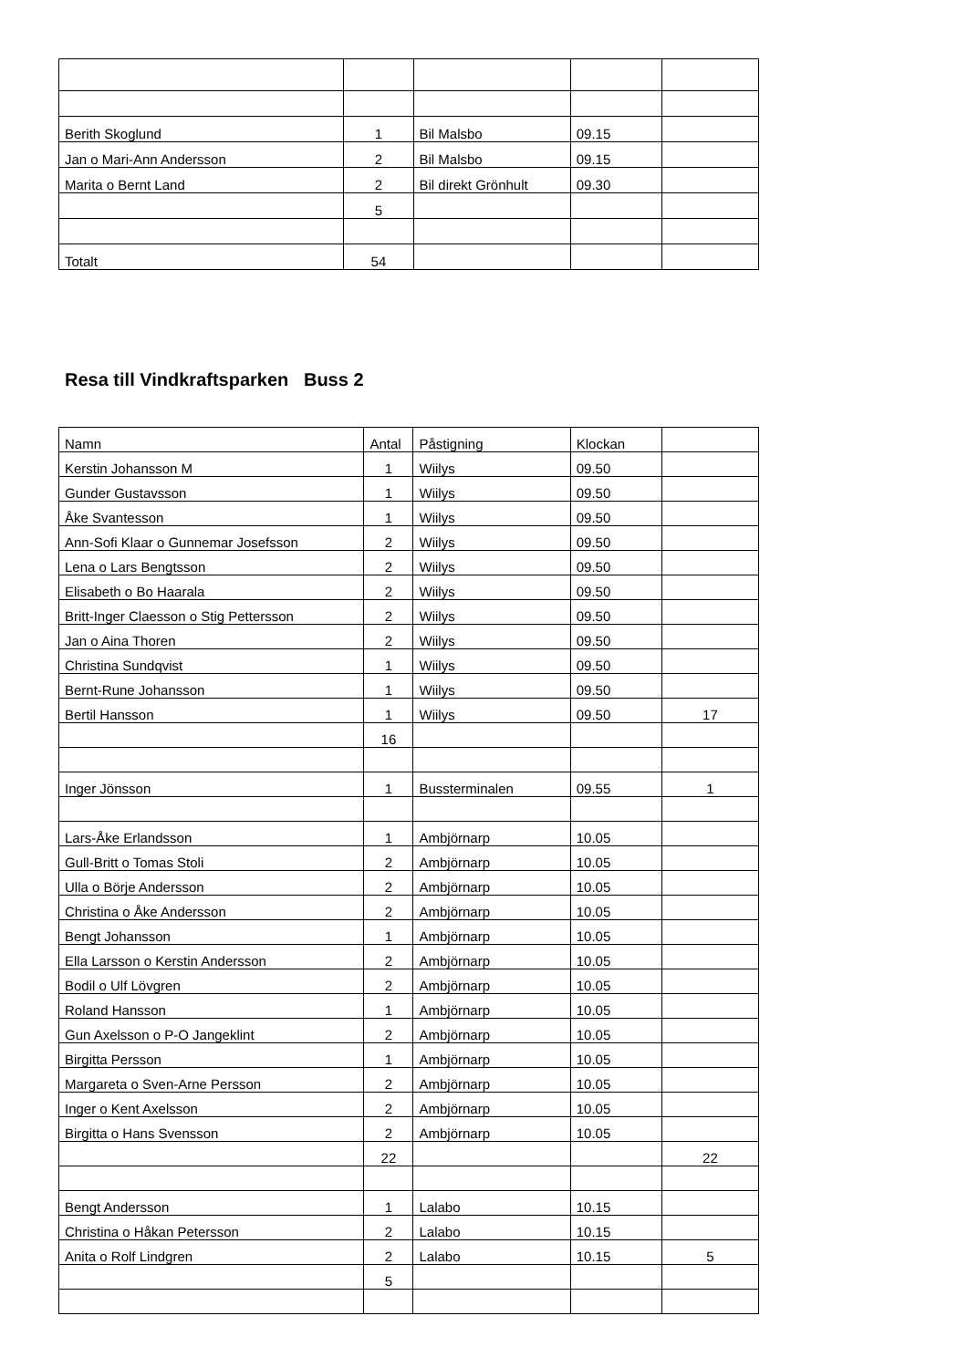| Berith Skoglund | 1 | Bil Malsbo | 09.15 | |
| Jan o Mari-Ann Andersson | 2 | Bil Malsbo | 09.15 | |
| Marita o Bernt Land | 2 | Bil direkt Grönhult | 09.30 | |
| | 5 | | | |
| Totalt | 54 | | | |
Resa till Vindkraftsparken Buss 2
| Namn | Antal | Påstigning | Klockan | |
| Kerstin Johansson M | 1 | Wiilys | 09.50 | |
| Gunder Gustavsson | 1 | Wiilys | 09.50 | |
| Åke Svantesson | 1 | Wiilys | 09.50 | |
| Ann-Sofi Klaar o Gunnemar Josefsson | 2 | Wiilys | 09.50 | |
| Lena o Lars Bengtsson | 2 | Wiilys | 09.50 | |
| Elisabeth o Bo Haarala | 2 | Wiilys | 09.50 | |
| Britt-Inger Claesson o Stig Pettersson | 2 | Wiilys | 09.50 | |
| Jan o Aina Thoren | 2 | Wiilys | 09.50 | |
| Christina Sundqvist | 1 | Wiilys | 09.50 | |
| Bernt-Rune Johansson | 1 | Wiilys | 09.50 | |
| Bertil Hansson | 1 | Wiilys | 09.50 | 17 |
| | 16 | | | |
| Inger Jönsson | 1 | Bussterminalen | 09.55 | 1 |
| Lars-Åke Erlandsson | 1 | Ambjörnarp | 10.05 | |
| Gull-Britt o Tomas Stoli | 2 | Ambjörnarp | 10.05 | |
| Ulla o Börje Andersson | 2 | Ambjörnarp | 10.05 | |
| Christina o Åke Andersson | 2 | Ambjörnarp | 10.05 | |
| Bengt Johansson | 1 | Ambjörnarp | 10.05 | |
| Ella Larsson o Kerstin Andersson | 2 | Ambjörnarp | 10.05 | |
| Bodil o Ulf Lövgren | 2 | Ambjörnarp | 10.05 | |
| Roland Hansson | 1 | Ambjörnarp | 10.05 | |
| Gun Axelsson o P-O Jangeklint | 2 | Ambjörnarp | 10.05 | |
| Birgitta Persson | 1 | Ambjörnarp | 10.05 | |
| Margareta o Sven-Arne Persson | 2 | Ambjörnarp | 10.05 | |
| Inger o Kent Axelsson | 2 | Ambjörnarp | 10.05 | |
| Birgitta o Hans Svensson | 2 | Ambjörnarp | 10.05 | |
| | 22 | | | 22 |
| Bengt Andersson | 1 | Lalabo | 10.15 | |
| Christina o Håkan Petersson | 2 | Lalabo | 10.15 | |
| Anita o Rolf Lindgren | 2 | Lalabo | 10.15 | 5 |
| | 5 | | | |